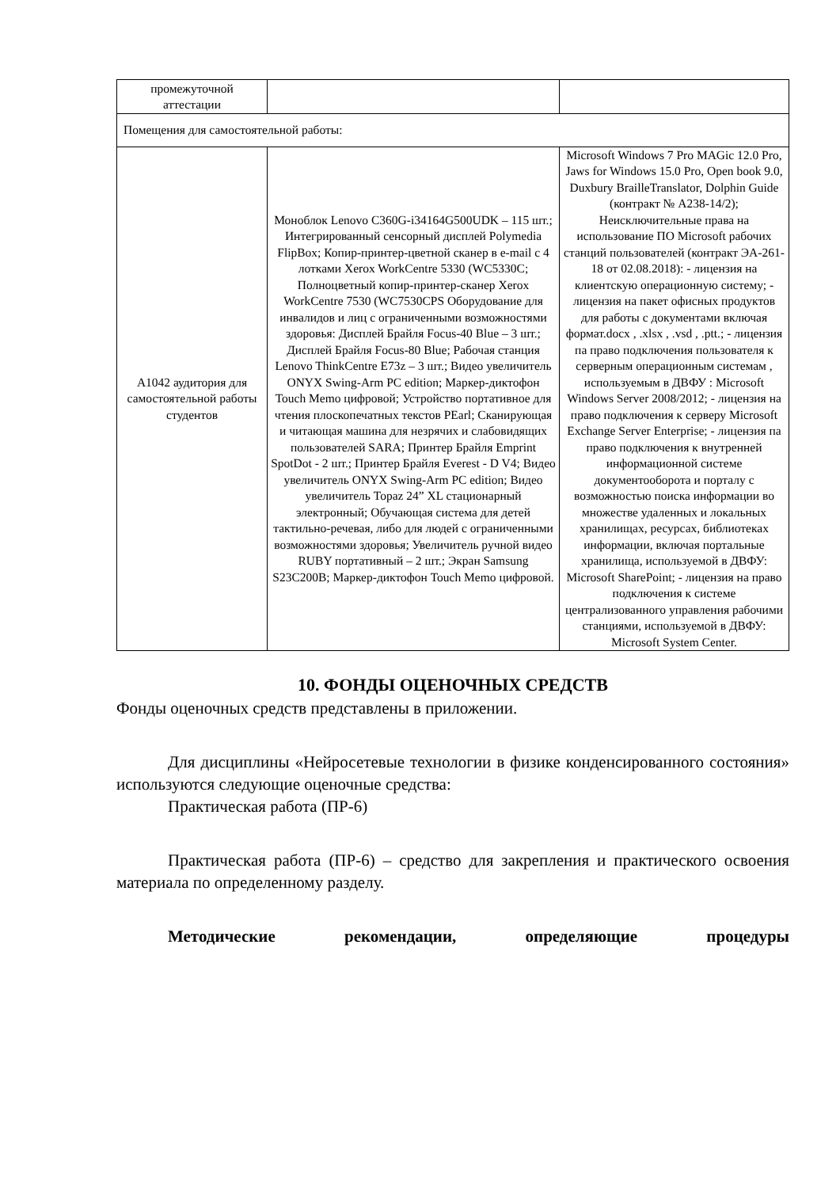| промежуточной аттестации | | |
| Помещения для самостоятельной работы: | | |
| А1042 аудитория для самостоятельной работы студентов | Моноблок Lenovo C360G-i34164G500UDK – 115 шт.; Интегрированный сенсорный дисплей Polymedia FlipBox; Копир-принтер-цветной сканер в e-mail с 4 лотками Xerox WorkCentre 5330 (WC5330C; Полноцветный копир-принтер-сканер Xerox WorkCentre 7530 (WC7530CPS Оборудование для инвалидов и лиц с ограниченными возможностями здоровья: Дисплей Брайля Focus-40 Blue – 3 шт.; Дисплей Брайля Focus-80 Blue; Рабочая станция Lenovo ThinkCentre E73z – 3 шт.; Видео увеличитель ONYX Swing-Arm PC edition; Маркер-диктофон Touch Memo цифровой; Устройство портативное для чтения плоскопечатных текстов PEarl; Сканирующая и читающая машина для незрячих и слабовидящих пользователей SARA; Принтер Брайля Emprint SpotDot - 2 шт.; Принтер Брайля Everest - D V4; Видео увеличитель ONYX Swing-Arm PC edition; Видео увеличитель Topaz 24” XL стационарный электронный; Обучающая система для детей тактильно-речевая, либо для людей с ограниченными возможностями здоровья; Увеличитель ручной видео RUBY портативный – 2 шт.; Экран Samsung S23C200B; Маркер-диктофон Touch Memo цифровой. | Microsoft Windows 7 Pro MAGic 12.0 Pro, Jaws for Windows 15.0 Pro, Open book 9.0, Duxbury BrailleTranslator, Dolphin Guide (контракт № А238-14/2); Неисключительные права на использование ПО Microsoft рабочих станций пользователей (контракт ЭА-261-18 от 02.08.2018): - лицензия на клиентскую операционную систему; - лицензия на пакет офисных продуктов для работы с документами включая формат.docx , .xlsx , .vsd , .ptt.; - лицензия па право подключения пользователя к серверным операционным системам , используемым в ДВФУ : Microsoft Windows Server 2008/2012; - лицензия на право подключения к серверу Microsoft Exchange Server Enterprise; - лицензия па право подключения к внутренней информационной системе документооборота и порталу с возможностью поиска информации во множестве удаленных и локальных хранилищах, ресурсах, библиотеках информации, включая портальные хранилища, используемой в ДВФУ: Microsoft SharePoint; - лицензия на право подключения к системе централизованного управления рабочими станциями, используемой в ДВФУ: Microsoft System Center. |
10. ФОНДЫ ОЦЕНОЧНЫХ СРЕДСТВ
Фонды оценочных средств представлены в приложении.
Для дисциплины «Нейросетевые технологии в физике конденсированного состояния» используются следующие оценочные средства:
Практическая работа (ПР-6)
Практическая работа (ПР-6) – средство для закрепления и практического освоения материала по определенному разделу.
Методические рекомендации, определяющие процедуры